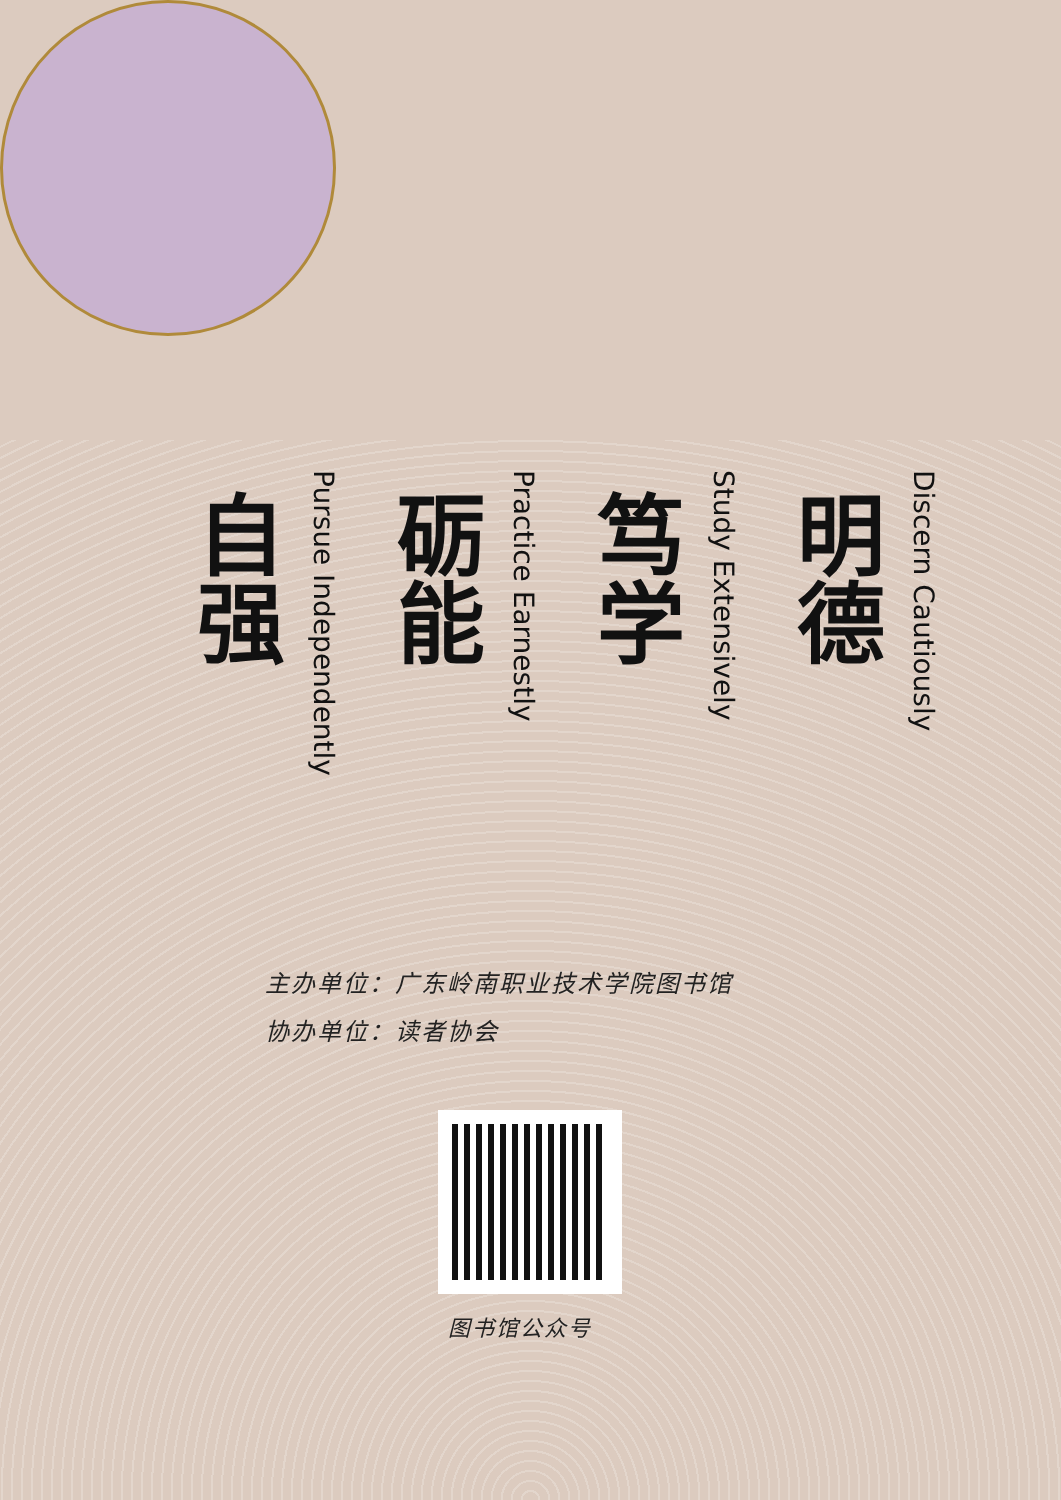Discern Cautiously
明德
Study Extensively
笃学
Practice Earnestly
砺能
Pursue Independently
自强
主办单位：广东岭南职业技术学院图书馆
协办单位：读者协会
图书馆公众号